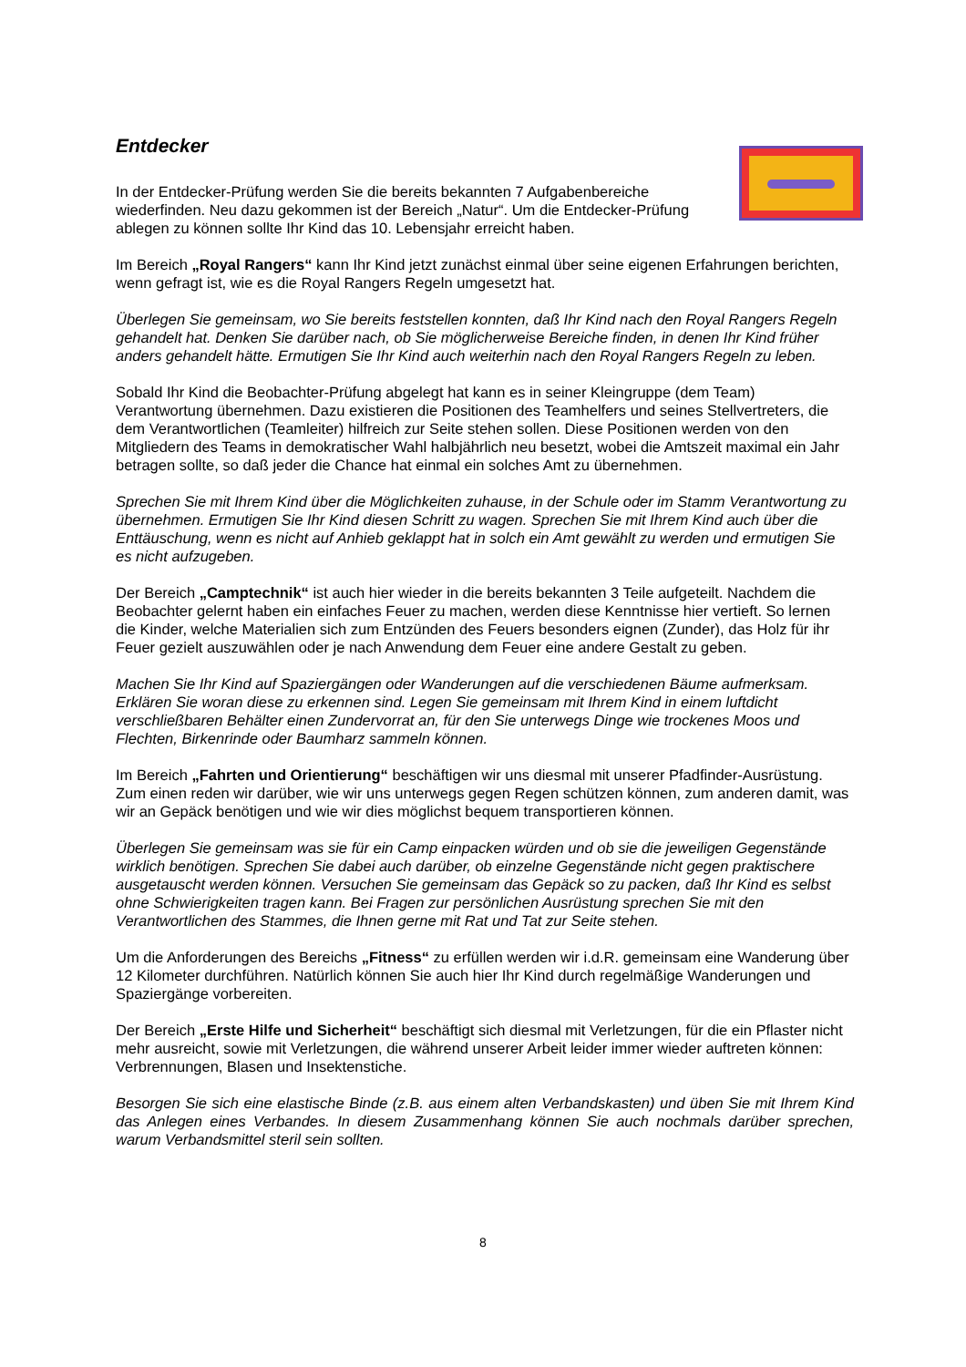Entdecker
In der Entdecker-Prüfung werden Sie die bereits bekannten 7 Aufgabenbereiche wiederfinden. Neu dazu gekommen ist der Bereich „Natur“. Um die Entdecker-Prüfung ablegen zu können sollte Ihr Kind das 10. Lebensjahr erreicht haben.
Im Bereich „Royal Rangers“ kann Ihr Kind jetzt zunächst einmal über seine eigenen Erfahrungen berichten, wenn gefragt ist, wie es die Royal Rangers Regeln umgesetzt hat.
Überlegen Sie gemeinsam, wo Sie bereits feststellen konnten, daß Ihr Kind nach den Royal Rangers Regeln gehandelt hat. Denken Sie darüber nach, ob Sie möglicherweise Bereiche finden, in denen Ihr Kind früher anders gehandelt hätte. Ermutigen Sie Ihr Kind auch weiterhin nach den Royal Rangers Regeln zu leben.
Sobald Ihr Kind die Beobachter-Prüfung abgelegt hat kann es in seiner Kleingruppe (dem Team) Verantwortung übernehmen. Dazu existieren die Positionen des Teamhelfers und seines Stellvertreters, die dem Verantwortlichen (Teamleiter) hilfreich zur Seite stehen sollen. Diese Positionen werden von den Mitgliedern des Teams in demokratischer Wahl halbjährlich neu besetzt, wobei die Amtszeit maximal ein Jahr betragen sollte, so daß jeder die Chance hat einmal ein solches Amt zu übernehmen.
Sprechen Sie mit Ihrem Kind über die Möglichkeiten zuhause, in der Schule oder im Stamm Verantwortung zu übernehmen. Ermutigen Sie Ihr Kind diesen Schritt zu wagen. Sprechen Sie mit Ihrem Kind auch über die Enttäuschung, wenn es nicht auf Anhieb geklappt hat in solch ein Amt gewählt zu werden und ermutigen Sie es nicht aufzugeben.
Der Bereich „Camptechnik“ ist auch hier wieder in die bereits bekannten 3 Teile aufgeteilt. Nachdem die Beobachter gelernt haben ein einfaches Feuer zu machen, werden diese Kenntnisse hier vertieft. So lernen die Kinder, welche Materialien sich zum Entzünden des Feuers besonders eignen (Zunder), das Holz für ihr Feuer gezielt auszuwählen oder je nach Anwendung dem Feuer eine andere Gestalt zu geben.
Machen Sie Ihr Kind auf Spaziergängen oder Wanderungen auf die verschiedenen Bäume aufmerksam. Erklären Sie woran diese zu erkennen sind. Legen Sie gemeinsam mit Ihrem Kind in einem luftdicht verschließbaren Behälter einen Zundervorrat an, für den Sie unterwegs Dinge wie trockenes Moos und Flechten, Birkenrinde oder Baumharz sammeln können.
Im Bereich „Fahrten und Orientierung“ beschäftigen wir uns diesmal mit unserer Pfadfinder-Ausrüstung. Zum einen reden wir darüber, wie wir uns unterwegs gegen Regen schützen können, zum anderen damit, was wir an Gepäck benötigen und wie wir dies möglichst bequem transportieren können.
Überlegen Sie gemeinsam was sie für ein Camp einpacken würden und ob sie die jeweiligen Gegenstände wirklich benötigen. Sprechen Sie dabei auch darüber, ob einzelne Gegenstände nicht gegen praktischere ausgetauscht werden können. Versuchen Sie gemeinsam das Gepäck so zu packen, daß Ihr Kind es selbst ohne Schwierigkeiten tragen kann. Bei Fragen zur persönlichen Ausrüstung sprechen Sie mit den Verantwortlichen des Stammes, die Ihnen gerne mit Rat und Tat zur Seite stehen.
Um die Anforderungen des Bereichs „Fitness“ zu erfüllen werden wir i.d.R. gemeinsam eine Wanderung über 12 Kilometer durchführen. Natürlich können Sie auch hier Ihr Kind durch regelmäßige Wanderungen und Spaziergänge vorbereiten.
Der Bereich „Erste Hilfe und Sicherheit“ beschäftigt sich diesmal mit Verletzungen, für die ein Pflaster nicht mehr ausreicht, sowie mit Verletzungen, die während unserer Arbeit leider immer wieder auftreten können: Verbrennungen, Blasen und Insektenstiche.
Besorgen Sie sich eine elastische Binde (z.B. aus einem alten Verbandskasten) und üben Sie mit Ihrem Kind das Anlegen eines Verbandes. In diesem Zusammenhang können Sie auch nochmals darüber sprechen, warum Verbandsmittel steril sein sollten.
8